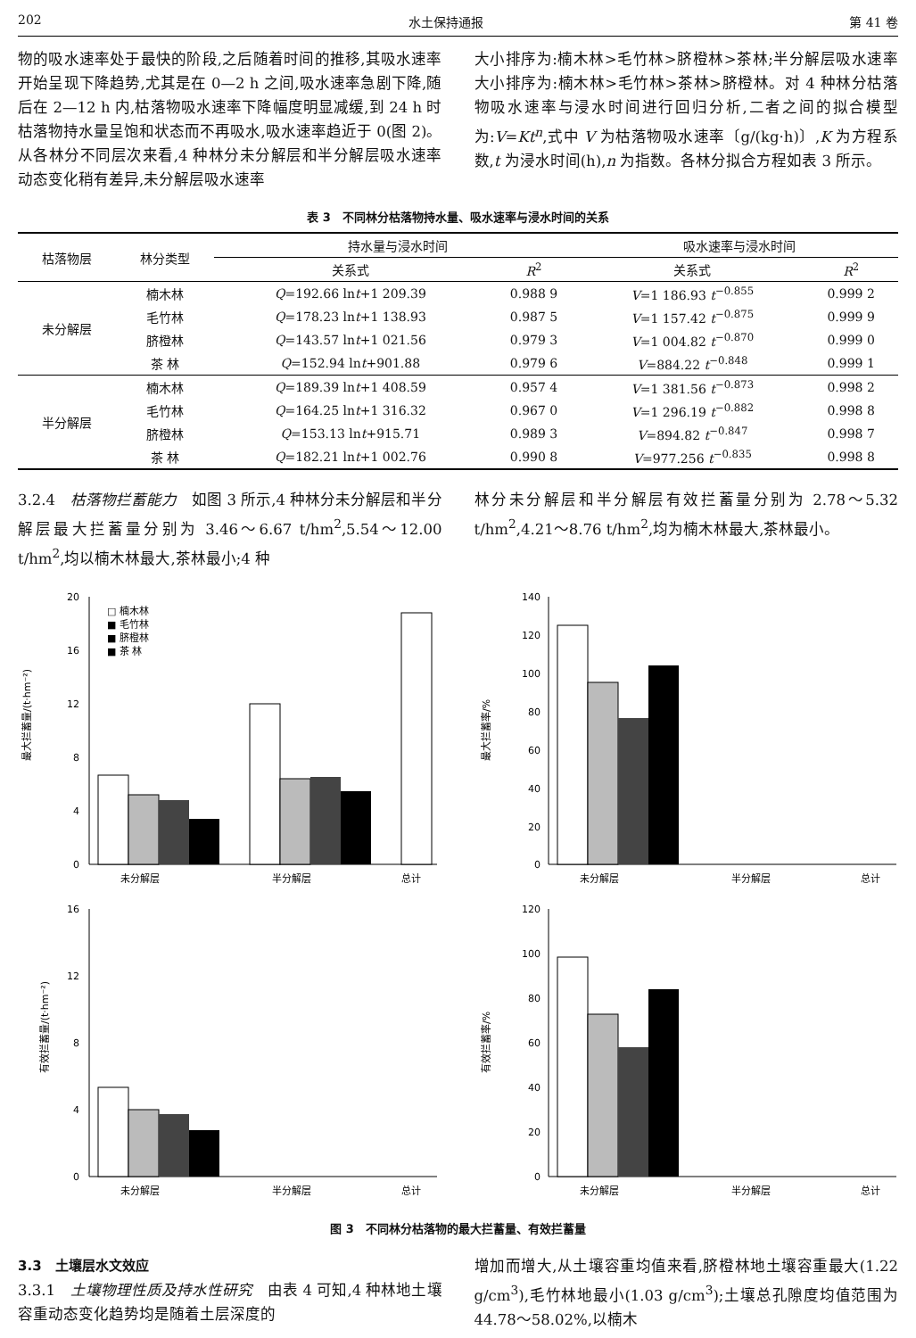202 水土保持通报 第 41 卷
物的吸水速率处于最快的阶段,之后随着时间的推移,其吸水速率开始呈现下降趋势,尤其是在 0—2 h 之间,吸水速率急剧下降,随后在 2—12 h 内,枯落物吸水速率下降幅度明显减缓,到 24 h 时枯落物持水量呈饱和状态而不再吸水,吸水速率趋近于 0(图 2)。从各林分不同层次来看,4 种林分未分解层和半分解层吸水速率动态变化稍有差异,未分解层吸水速率
大小排序为:楠木林>毛竹林>脐橙林>茶林;半分解层吸水速率大小排序为:楠木林>毛竹林>茶林>脐橙林。对 4 种林分枯落物吸水速率与浸水时间进行回归分析,二者之间的拟合模型为:V=Kt<sup>n</sup>,式中 V 为枯落物吸水速率〔g/(kg·h)〕,K 为方程系数,t 为浸水时间(h),n 为指数。各林分拟合方程如表 3 所示。
表 3　不同林分枯落物持水量、吸水速率与浸水时间的关系
| 枯落物层 | 林分类型 | 持水量与浸水时间 | | 吸水速率与浸水时间 | |
| --- | --- | --- | --- | --- | --- |
| | | 关系式 | R<sup>2</sup> | 关系式 | R<sup>2</sup> |
| 未分解层 | 楠木林 | Q =192.66 ln t +1 209.39 | 0.988 9 | V =1 186.93 t<sup>−0.855</sup> | 0.999 2 |
| | 毛竹林 | Q =178.23 ln t +1 138.93 | 0.987 5 | V =1 157.42 t<sup>−0.875</sup> | 0.999 9 |
| | 脐橙林 | Q =143.57 ln t +1 021.56 | 0.979 3 | V =1 004.82 t<sup>−0.870</sup> | 0.999 0 |
| | 茶 林 | Q =152.94 ln t +901.88 | 0.979 6 | V =884.22 t<sup>−0.848</sup> | 0.999 1 |
| 半分解层 | 楠木林 | Q =189.39 ln t +1 408.59 | 0.957 4 | V =1 381.56 t<sup>−0.873</sup> | 0.998 2 |
| | 毛竹林 | Q =164.25 ln t +1 316.32 | 0.967 0 | V =1 296.19 t<sup>−0.882</sup> | 0.998 8 |
| | 脐橙林 | Q =153.13 ln t +915.71 | 0.989 3 | V =894.82 t<sup>−0.847</sup> | 0.998 7 |
| | 茶 林 | Q =182.21 ln t +1 002.76 | 0.990 8 | V =977.256 t<sup>−0.835</sup> | 0.998 8 |
3.2.4　枯落物拦蓄能力　如图 3 所示,4 种林分未分解层和半分解层最大拦蓄量分别为 3.46～6.67 t/hm<sup>2</sup>,5.54～12.00 t/hm<sup>2</sup>,均以楠木林最大,茶林最小;4 种
林分未分解层和半分解层有效拦蓄量分别为 2.78～5.32 t/hm<sup>2</sup>,4.21～8.76 t/hm<sup>2</sup>,均为楠木林最大,茶林最小。
最大拦蓄量/(t·hm⁻²)
20
16
12
8
4
0
□ 楠木林
■ 毛竹林
■ 脐橙林
■ 茶 林
未分解层
半分解层
总计
最大拦蓄率/%
140
120
100
80
60
40
20
0
未分解层
半分解层
总计
有效拦蓄量/(t·hm⁻²)
16
12
8
4
0
未分解层
半分解层
总计
有效拦蓄率/%
120
100
80
60
40
20
0
未分解层
半分解层
总计
图 3　不同林分枯落物的最大拦蓄量、有效拦蓄量
3.3　土壤层水文效应
3.3.1　土壤物理性质及持水性研究　由表 4 可知,4 种林地土壤容重动态变化趋势均是随着土层深度的
增加而增大,从土壤容重均值来看,脐橙林地土壤容重最大(1.22 g/cm<sup>3</sup>),毛竹林地最小(1.03 g/cm<sup>3</sup>);土壤总孔隙度均值范围为 44.78～58.02%,以楠木